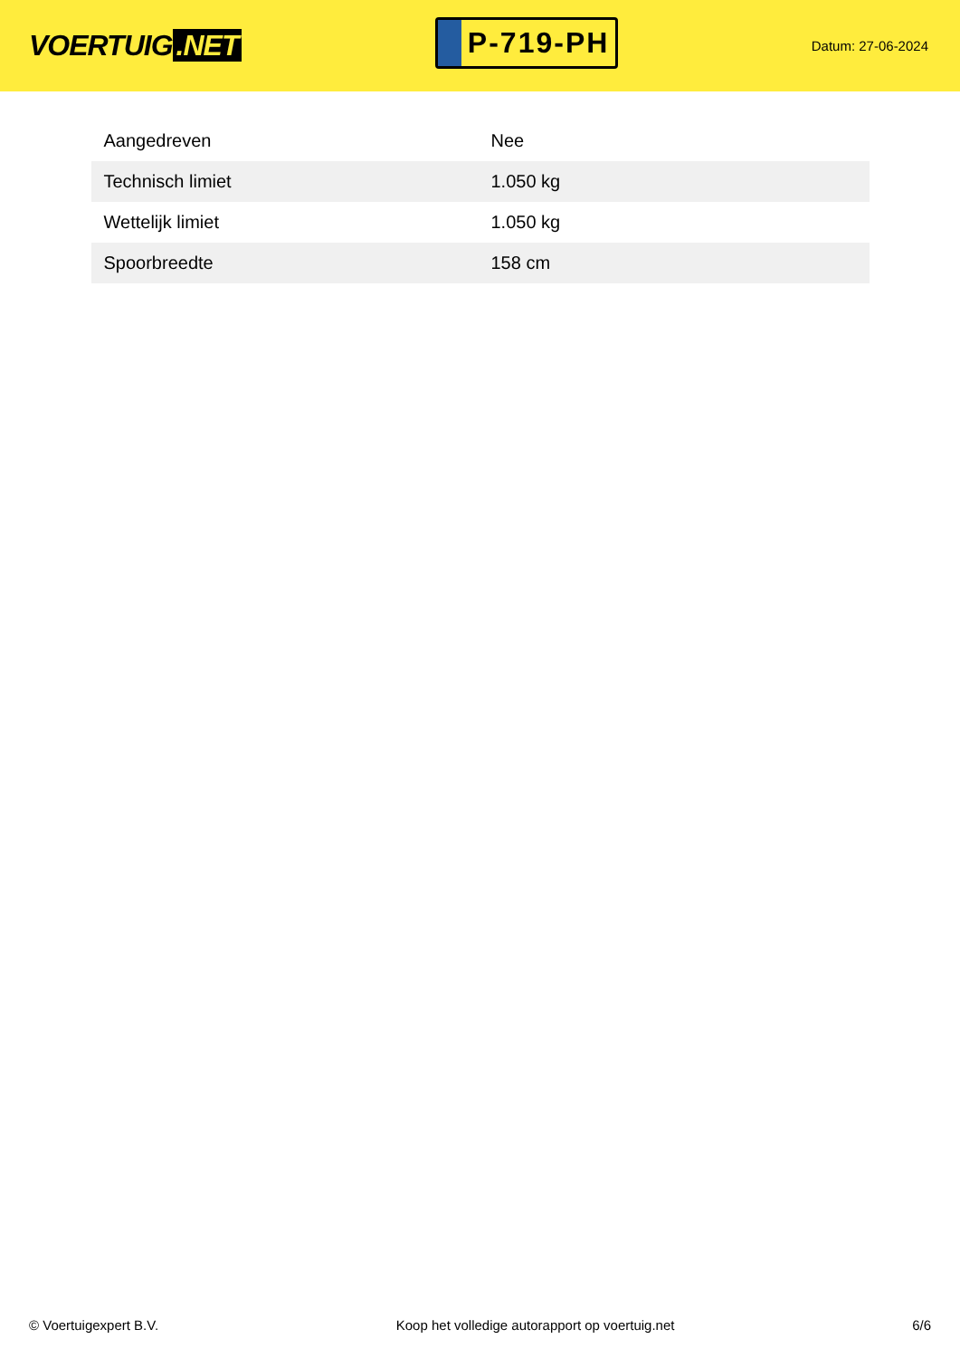VOERTUIG.NET
P-719-PH
Datum: 27-06-2024
| Aangedreven | Nee |
| Technisch limiet | 1.050 kg |
| Wettelijk limiet | 1.050 kg |
| Spoorbreedte | 158 cm |
© Voertuigexpert B.V. Koop het volledige autorapport op voertuig.net 6/6